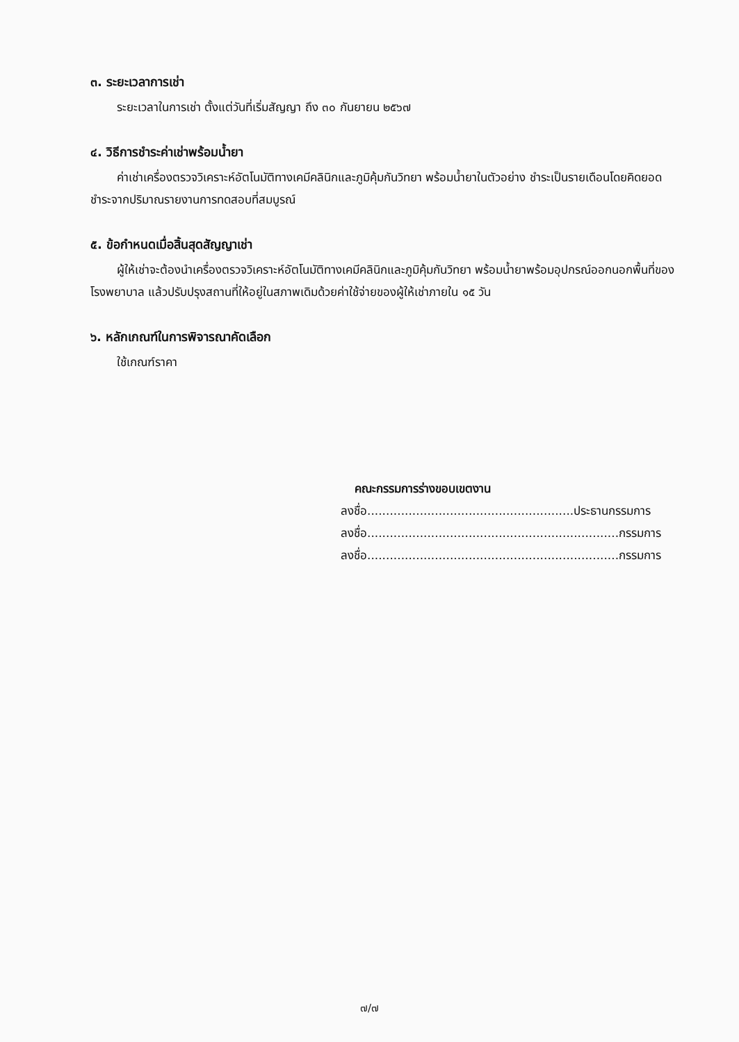๓. ระยะเวลาการเช่า
ระยะเวลาในการเช่า ตั้งแต่วันที่เริ่มสัญญา ถึง ๓๐ กันยายน ๒๕๖๗
๔. วิธีการชำระค่าเช่าพร้อมน้ำยา
ค่าเช่าเครื่องตรวจวิเคราะห์อัตโนมัติทางเคมีคลินิกและภูมิคุ้มกันวิทยา พร้อมน้ำยาในตัวอย่าง ชำระเป็นรายเดือนโดยคิดยอดชำระจากปริมาณรายงานการทดสอบที่สมบูรณ์
๕. ข้อกำหนดเมื่อสิ้นสุดสัญญาเช่า
ผู้ให้เช่าจะต้องนำเครื่องตรวจวิเคราะห์อัตโนมัติทางเคมีคลินิกและภูมิคุ้มกันวิทยา พร้อมน้ำยาพร้อมอุปกรณ์ออกนอกพื้นที่ของโรงพยาบาล แล้วปรับปรุงสถานที่ให้อยู่ในสภาพเดิมด้วยค่าใช้จ่ายของผู้ให้เช่าภายใน ๑๕ วัน
๖. หลักเกณฑ์ในการพิจารณาคัดเลือก
ใช้เกณฑ์ราคา
คณะกรรมการร่างขอบเขตงาน
ลงชื่อ.......................................................ประธานกรรมการ
ลงชื่อ...................................................................กรรมการ
ลงชื่อ...................................................................กรรมการ
๗/๗